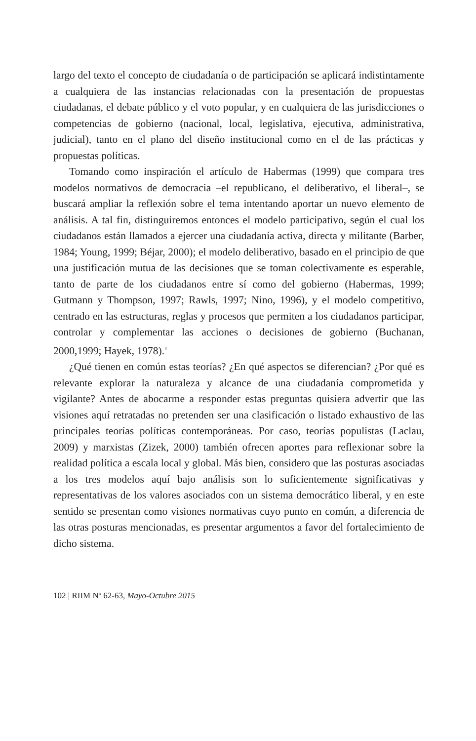largo del texto el concepto de ciudadanía o de participación se aplicará indistintamente a cualquiera de las instancias relacionadas con la presentación de propuestas ciudadanas, el debate público y el voto popular, y en cualquiera de las jurisdicciones o competencias de gobierno (nacional, local, legislativa, ejecutiva, administrativa, judicial), tanto en el plano del diseño institucional como en el de las prácticas y propuestas políticas.
Tomando como inspiración el artículo de Habermas (1999) que compara tres modelos normativos de democracia –el republicano, el deliberativo, el liberal–, se buscará ampliar la reflexión sobre el tema intentando aportar un nuevo elemento de análisis. A tal fin, distinguiremos entonces el modelo participativo, según el cual los ciudadanos están llamados a ejercer una ciudadanía activa, directa y militante (Barber, 1984; Young, 1999; Béjar, 2000); el modelo deliberativo, basado en el principio de que una justificación mutua de las decisiones que se toman colectivamente es esperable, tanto de parte de los ciudadanos entre sí como del gobierno (Habermas, 1999; Gutmann y Thompson, 1997; Rawls, 1997; Nino, 1996), y el modelo competitivo, centrado en las estructuras, reglas y procesos que permiten a los ciudadanos participar, controlar y complementar las acciones o decisiones de gobierno (Buchanan, 2000,1999; Hayek, 1978).<sup>1</sup>
¿Qué tienen en común estas teorías? ¿En qué aspectos se diferencian? ¿Por qué es relevante explorar la naturaleza y alcance de una ciudadanía comprometida y vigilante? Antes de abocarme a responder estas preguntas quisiera advertir que las visiones aquí retratadas no pretenden ser una clasificación o listado exhaustivo de las principales teorías políticas contemporáneas. Por caso, teorías populistas (Laclau, 2009) y marxistas (Zizek, 2000) también ofrecen aportes para reflexionar sobre la realidad política a escala local y global. Más bien, considero que las posturas asociadas a los tres modelos aquí bajo análisis son lo suficientemente significativas y representativas de los valores asociados con un sistema democrático liberal, y en este sentido se presentan como visiones normativas cuyo punto en común, a diferencia de las otras posturas mencionadas, es presentar argumentos a favor del fortalecimiento de dicho sistema.
102 | RIIM Nº 62-63, Mayo-Octubre 2015